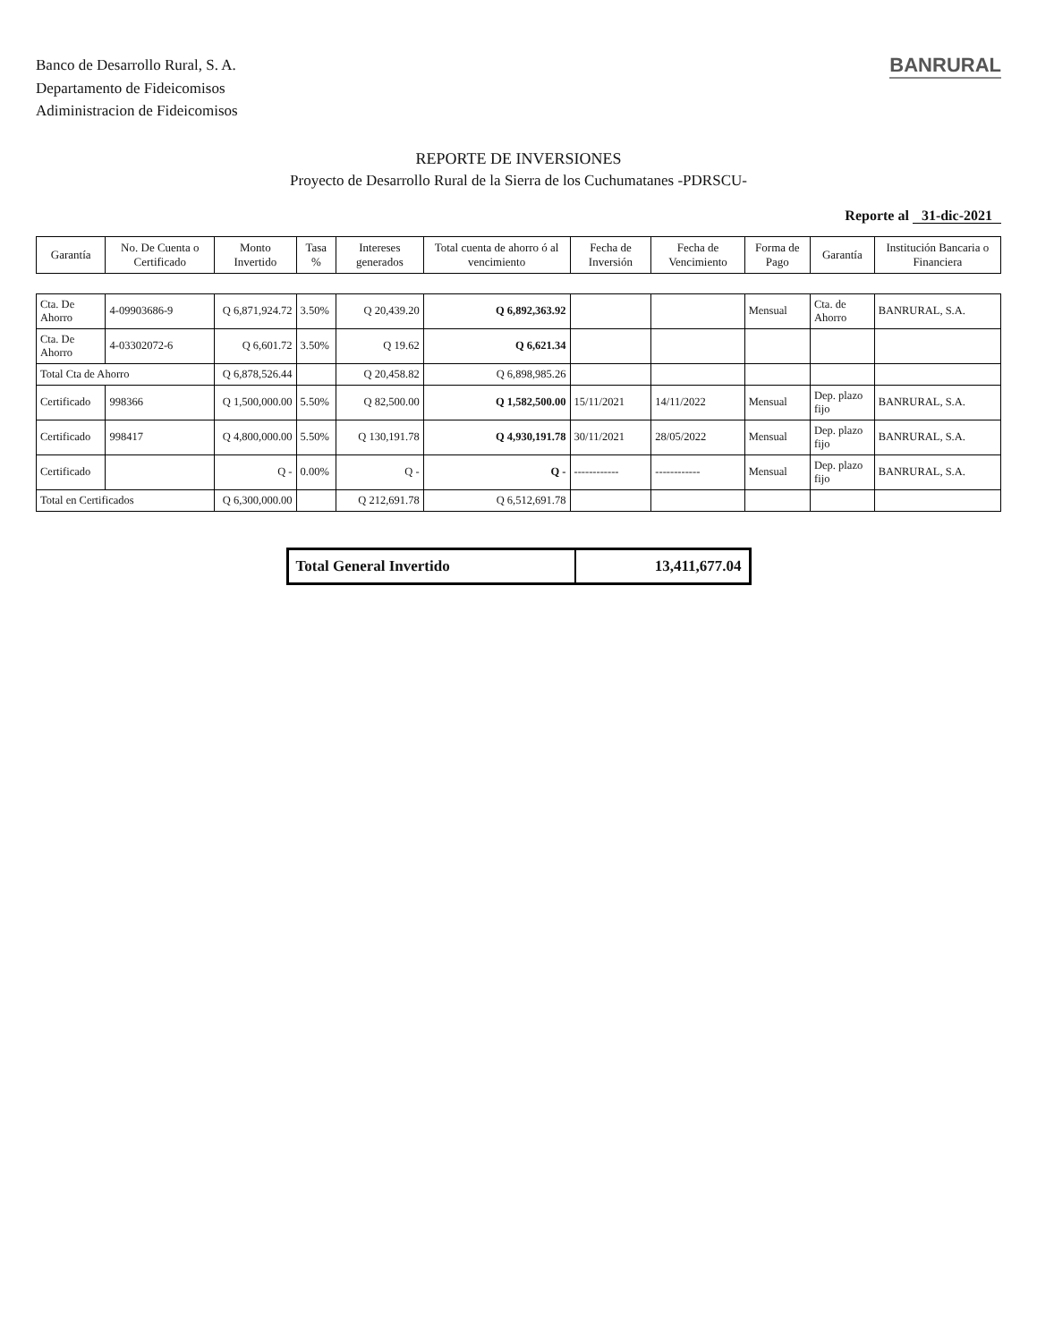Banco de Desarrollo Rural, S. A.
Departamento de Fideicomisos
Adiministracion de Fideicomisos
BANRURAL
REPORTE DE INVERSIONES
Proyecto de Desarrollo Rural de la Sierra de los Cuchumatanes -PDRSCU-
Reporte al 31-dic-2021
| Garantía | No. De Cuenta o Certificado | Monto Invertido | Tasa % | Intereses generados | Total cuenta de ahorro ó al vencimiento | Fecha de Inversión | Fecha de Vencimiento | Forma de Pago | Garantía | Institución Bancaria o Financiera |
| --- | --- | --- | --- | --- | --- | --- | --- | --- | --- | --- |
| Cta. De Ahorro | 4-09903686-9 | Q 6,871,924.72 | 3.50% | Q 20,439.20 | Q 6,892,363.92 | | | Mensual | Cta. de Ahorro | BANRURAL, S.A. |
| Cta. De Ahorro | 4-03302072-6 | Q 6,601.72 | 3.50% | Q 19.62 | Q 6,621.34 | | | | | |
| Total Cta de Ahorro | | Q 6,878,526.44 | | Q 20,458.82 | Q 6,898,985.26 | | | | | |
| Certificado | 998366 | Q 1,500,000.00 | 5.50% | Q 82,500.00 | Q 1,582,500.00 | 15/11/2021 | 14/11/2022 | Mensual | Dep. plazo fijo | BANRURAL, S.A. |
| Certificado | 998417 | Q 4,800,000.00 | 5.50% | Q 130,191.78 | Q 4,930,191.78 | 30/11/2021 | 28/05/2022 | Mensual | Dep. plazo fijo | BANRURAL, S.A. |
| Certificado | | Q - | 0.00% | Q - | Q - | ------------ | ------------ | Mensual | Dep. plazo fijo | BANRURAL, S.A. |
| Total en Certificados | | Q 6,300,000.00 | | Q 212,691.78 | Q 6,512,691.78 | | | | | |
| Total General Invertido | 13,411,677.04 |